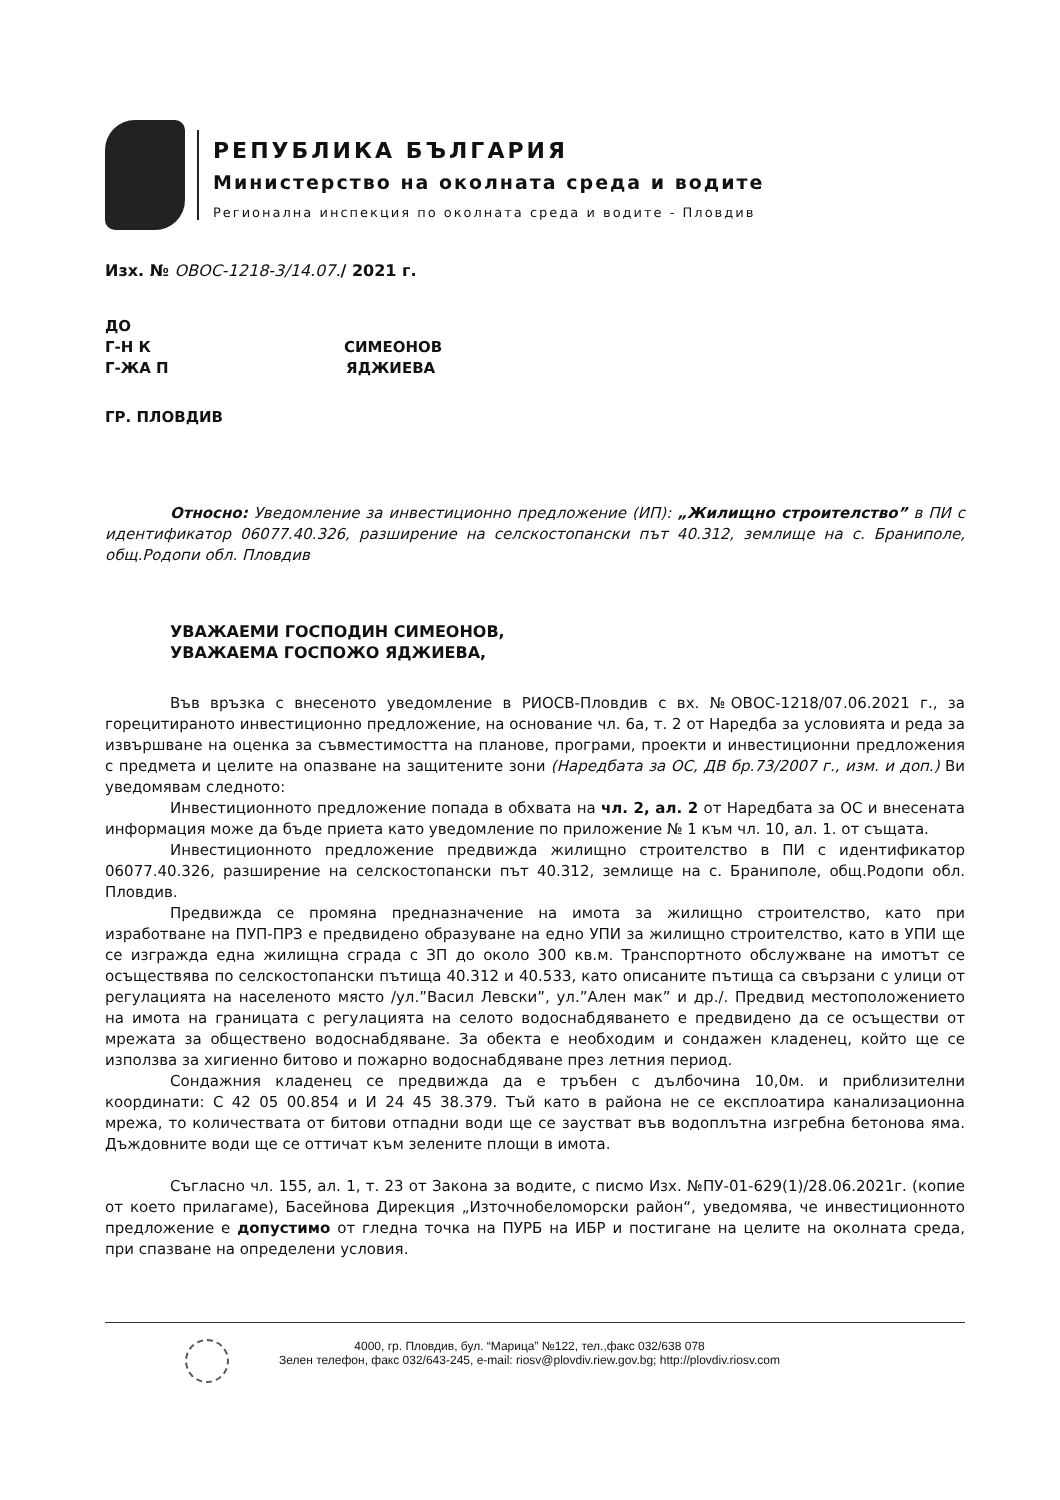РЕПУБЛИКА БЪЛГАРИЯ
Министерство на околната среда и водите
Регионална инспекция по околната среда и водите - Пловдив
Изх. № ОВОС-1218-3/14.07./ 2021 г.
ДО
Г-Н К СИМЕОНОВ
Г-ЖА П ЯДЖИЕВА
ГР. ПЛОВДИВ
Относно: Уведомление за инвестиционно предложение (ИП): „Жилищно строителство” в ПИ с идентификатор 06077.40.326, разширение на селскостопански път 40.312, землище на с. Браниполе, общ.Родопи обл. Пловдив
УВАЖАЕМИ ГОСПОДИН СИМЕОНОВ,
УВАЖАЕМА ГОСПОЖО ЯДЖИЕВА,
Във връзка с внесеното уведомление в РИОСВ-Пловдив с вх. №ОВОС-1218/07.06.2021 г., за горецитираното инвестиционно предложение, на основание чл. 6а, т. 2 от Наредба за условията и реда за извършване на оценка за съвместимостта на планове, програми, проекти и инвестиционни предложения с предмета и целите на опазване на защитените зони (Наредбата за ОС, ДВ бр.73/2007 г., изм. и доп.) Ви уведомявам следното:
Инвестиционното предложение попада в обхвата на чл. 2, ал. 2 от Наредбата за ОС и внесената информация може да бъде приета като уведомление по приложение № 1 към чл. 10, ал. 1. от същата.
Инвестиционното предложение предвижда жилищно строителство в ПИ с идентификатор 06077.40.326, разширение на селскостопански път 40.312, землище на с. Браниполе, общ.Родопи обл. Пловдив.
Предвижда се промяна предназначение на имота за жилищно строителство, като при изработване на ПУП-ПРЗ е предвидено образуване на едно УПИ за жилищно строителство, като в УПИ ще се изгражда една жилищна сграда с ЗП до около 300 кв.м. Транспортното обслужване на имотът се осъществява по селскостопански пътища 40.312 и 40.533, като описаните пътища са свързани с улици от регулацията на населеното място /ул.”Васил Левски”, ул.”Ален мак” и др./. Предвид местоположението на имота на границата с регулацията на селото водоснабдяването е предвидено да се осъществи от мрежата за обществено водоснабдяване. За обекта е необходим и сондажен кладенец, който ще се използва за хигиенно битово и пожарно водоснабдяване през летния период.
Сондажния кладенец се предвижда да е тръбен с дълбочина 10,0м. и приблизителни координати: С 42 05 00.854 и И 24 45 38.379. Тъй като в района не се експлоатира канализационна мрежа, то количествата от битови отпадни води ще се заустват във водоплътна изгребна бетонова яма. Дъждовните води ще се оттичат към зелените площи в имота.
Съгласно чл. 155, ал. 1, т. 23 от Закона за водите, с писмо Изх. №ПУ-01-629(1)/28.06.2021г. (копие от което прилагаме), Басейнова Дирекция „Източнобеломорски район“, уведомява, че инвестиционното предложение е допустимо от гледна точка на ПУРБ на ИБР и постигане на целите на околната среда, при спазване на определени условия.
4000, гр. Пловдив, бул. “Марица” №122, тел.,факс 032/638 078
Зелен телефон, факс 032/643-245, e-mail: riosv@plovdiv.riew.gov.bg; http://plovdiv.riosv.com